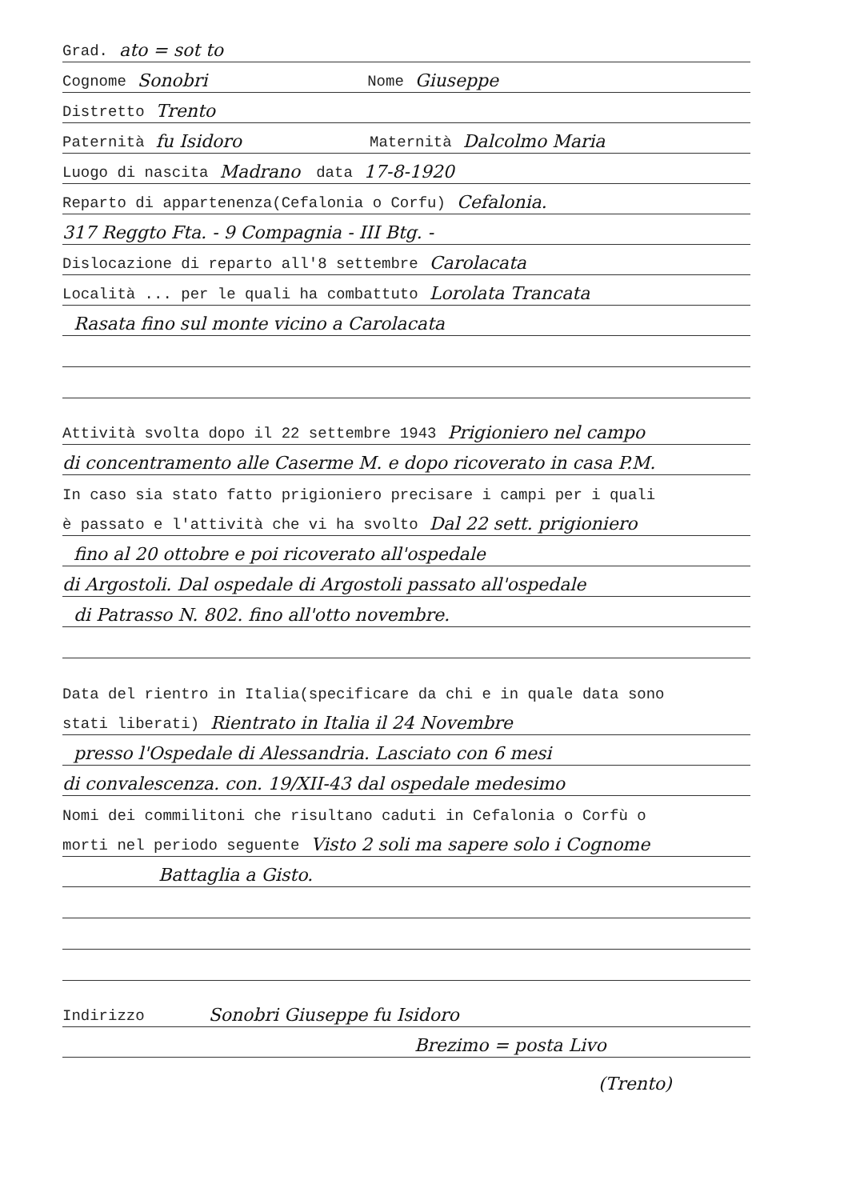Grad. ato = sot to
Cognome Sonobri Nome Giuseppe
Distretto Trento
Paternità fu Isidoro Maternità Dalcolmo Maria
Luogo di nascita Madrano data 17-8-1920
Reparto di appartenenza(Cefalonia o Corfu) Cefalonia.
317 Reggto Fta. - 9 Compagnia - III Btg. -
Dislocazione di reparto all'8 settembre Carolacata
Località ... per le quali ha combattuto Lorolata Trancata
Rasata fino sul monte vicino a Carolacata
Attività svolta dopo il 22 settembre 1943 Prigioniero nel campo
di concentramento alle Caserme M. e dopo ricoverato in casa P.M.
In caso sia stato fatto prigioniero precisare i campi per i quali
è passato e l'attività che vi ha svolto Dal 22 sett. prigioniero
fino al 20 ottobre e poi ricoverato all'ospedale
di Argostoli. Dal ospedale di Argostoli passato all'ospedale
di Patrasso N. 802. fino all'otto novembre.
Data del rientro in Italia(specificare da chi e in quale data sono
stati liberati) Rientrato in Italia il 24 Novembre
presso l'Ospedale di Alessandria. Lasciato con 6 mesi
di convalescenza. con. 19/XII-43 dal ospedale medesimo
Nomi dei commilitoni che risultano caduti in Cefalonia o Corfù o
morti nel periodo seguente Visto 2 soli ma sapere solo i Cognome
Battaglia a Gisto.
Indirizzo Sonobri Giuseppe fu Isidoro
Brezimo = posta Livo
(Trento)